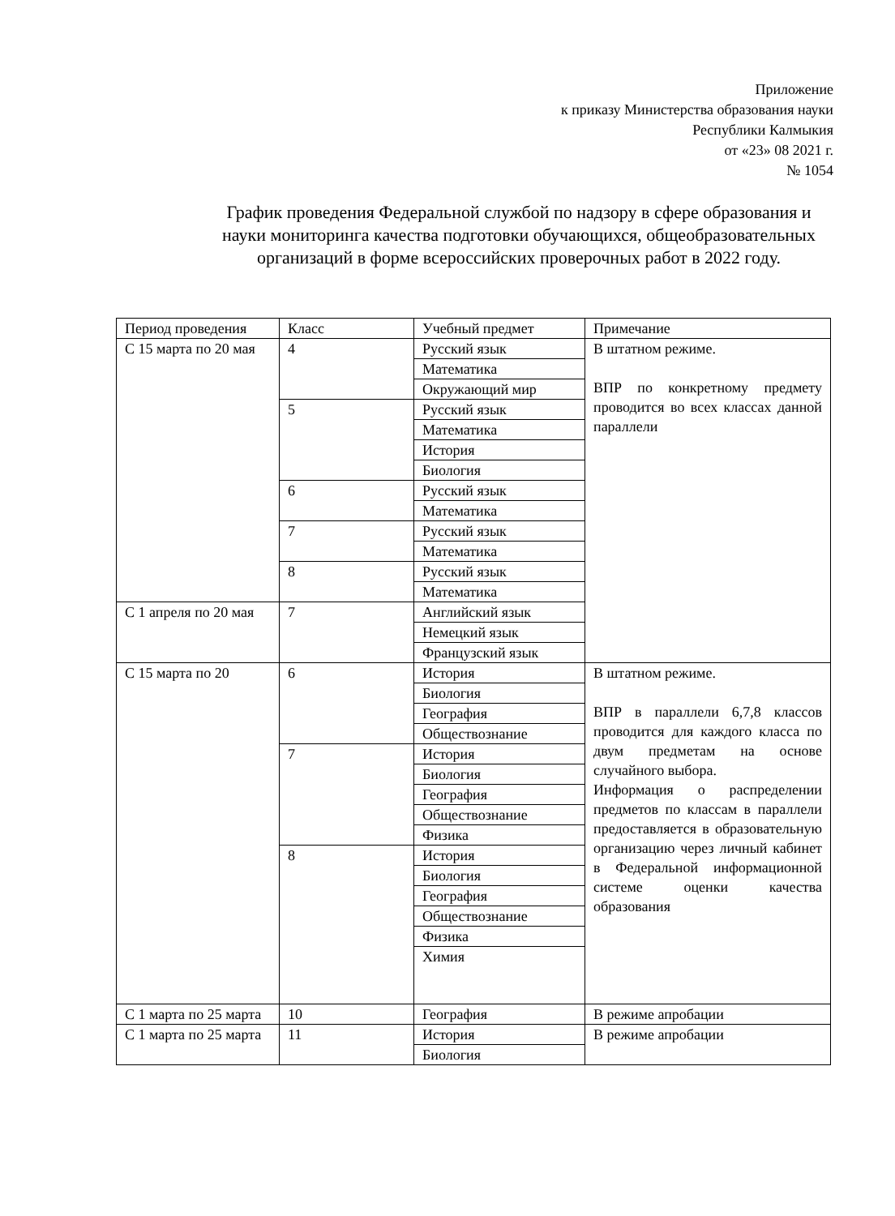Приложение
к приказу Министерства образования науки
Республики Калмыкия
от «23» 08 2021 г.
№ 1054
График проведения Федеральной службой по надзору в сфере образования и науки мониторинга качества подготовки обучающихся, общеобразовательных организаций в форме всероссийских проверочных работ в 2022 году.
| Период проведения | Класс | Учебный предмет | Примечание |
| С 15 марта по 20 мая | 4 | Русский язык | В штатном режиме. ВПР по конкретному предмету проводится во всех классах данной параллели |
| | | Математика | |
| | | Окружающий мир | |
| | 5 | Русский язык | |
| | | Математика | |
| | | История | |
| | | Биология | |
| | 6 | Русский язык | |
| | | Математика | |
| | 7 | Русский язык | |
| | | Математика | |
| | 8 | Русский язык | |
| | | Математика | |
| С 1 апреля по 20 мая | 7 | Английский язык | |
| | | Немецкий язык | |
| | | Французский язык | |
| С 15 марта по 20 | 6 | История | В штатном режиме. ВПР в параллели 6,7,8 классов проводится для каждого класса по двум предметам на основе случайного выбора. Информация о распределении предметов по классам в параллели предоставляется в образовательную организацию через личный кабинет в Федеральной информационной системе оценки качества образования |
| | | Биология | |
| | | География | |
| | | Обществознание | |
| | 7 | История | |
| | | Биология | |
| | | География | |
| | | Обществознание | |
| | | Физика | |
| | 8 | История | |
| | | Биология | |
| | | География | |
| | | Обществознание | |
| | | Физика | |
| | | Химия | |
| С 1 марта по 25 марта | 10 | География | В режиме апробации |
| С 1 марта по 25 марта | 11 | История | В режиме апробации |
| | | Биология | |